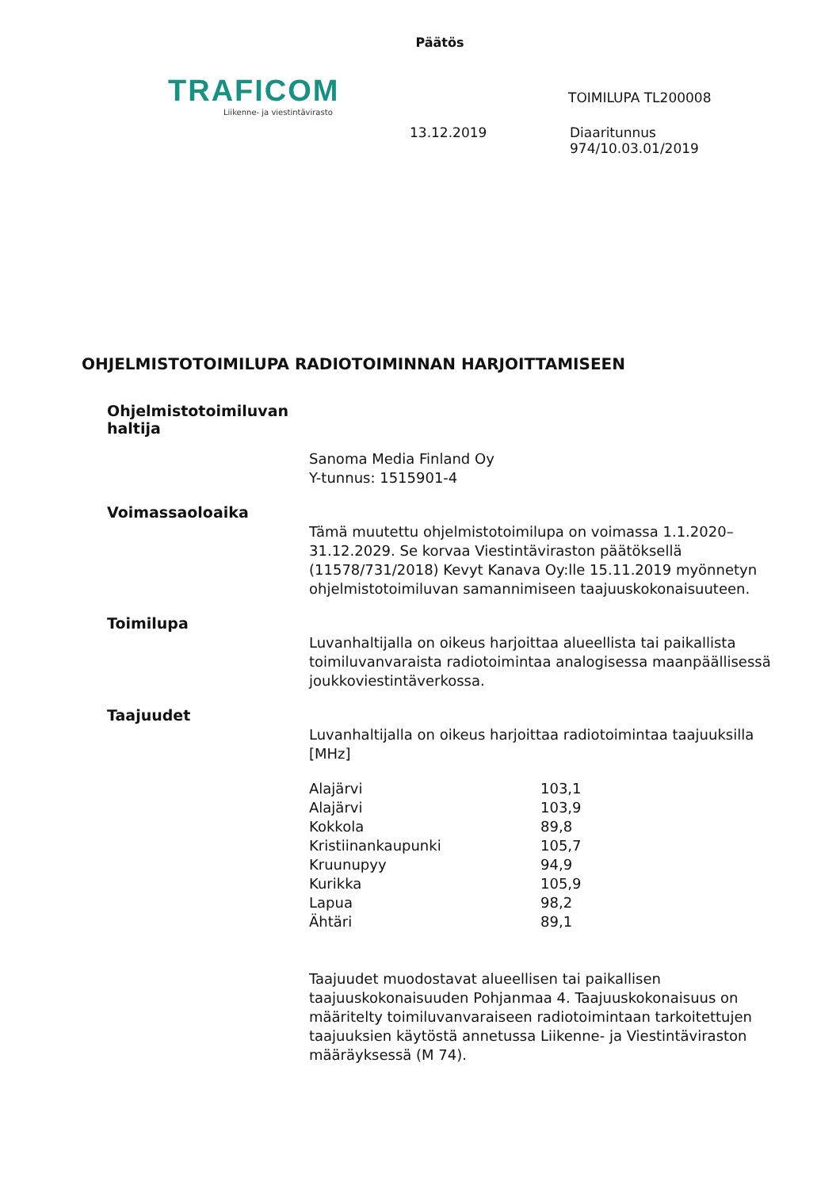Päätös
TRAFICOM
Liikenne- ja viestintävirasto
TOIMILUPA TL200008
13.12.2019 Diaaritunnus
974/10.03.01/2019
OHJELMISTOTOIMILUPA RADIOTOIMINNAN HARJOITTAMISEEN
Ohjelmistotoimiluvan haltija
Sanoma Media Finland Oy
Y-tunnus: 1515901-4
Voimassaoloaika
Tämä muutettu ohjelmistotoimilupa on voimassa 1.1.2020–31.12.2029. Se korvaa Viestintäviraston päätöksellä (11578/731/2018) Kevyt Kanava Oy:lle 15.11.2019 myönnetyn ohjelmistotoimiluvan samannimiseen taajuuskokonaisuuteen.
Toimilupa
Luvanhaltijalla on oikeus harjoittaa alueellista tai paikallista toimiluvanvaraista radiotoimintaa analogisessa maanpäällisessä joukkoviestintäverkossa.
Taajuudet
Luvanhaltijalla on oikeus harjoittaa radiotoimintaa taajuuksilla [MHz]
| Alajärvi | 103,1 |
| Alajärvi | 103,9 |
| Kokkola | 89,8 |
| Kristiinankaupunki | 105,7 |
| Kruunupyy | 94,9 |
| Kurikka | 105,9 |
| Lapua | 98,2 |
| Ähtäri | 89,1 |
Taajuudet muodostavat alueellisen tai paikallisen taajuuskokonaisuuden Pohjanmaa 4. Taajuuskokonaisuus on määritelty toimiluvanvaraiseen radiotoimintaan tarkoitettujen taajuuksien käytöstä annetussa Liikenne- ja Viestintäviraston määräyksessä (M 74).